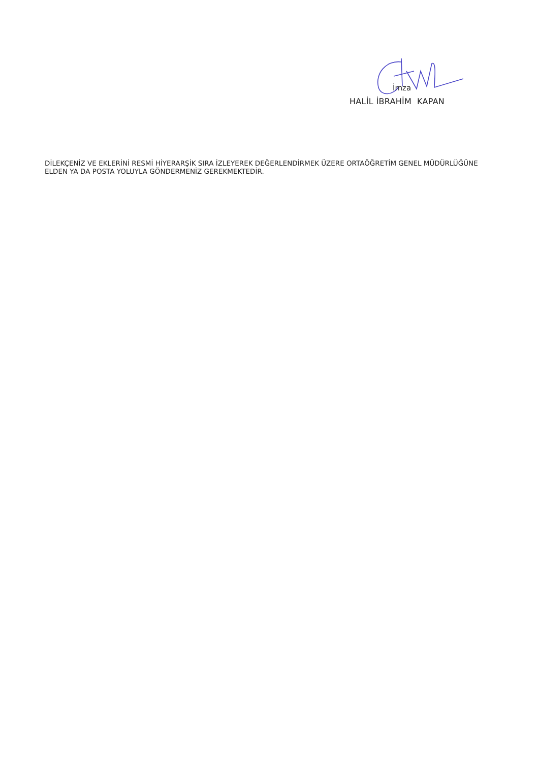İmza
HALİL İBRAHİM KAPAN
DİLEKÇENİZ VE EKLERİNİ RESMİ HİYERARŞİK SIRA İZLEYEREK DEĞERLENDİRMEK ÜZERE ORTAÖĞRETİM GENEL MÜDÜRLÜĞÜNE ELDEN YA DA POSTA YOLUYLA GÖNDERMENİZ GEREKMEKTEDİR.